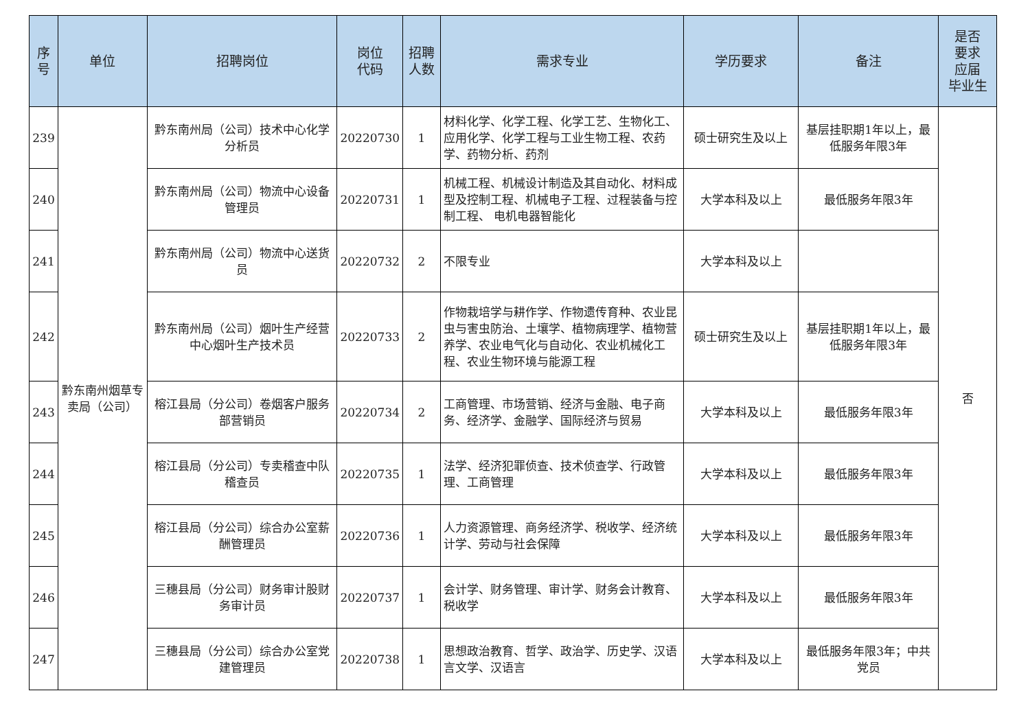| 序 号 | 单位 | 招聘岗位 | 岗位 代码 | 招聘 人数 | 需求专业 | 学历要求 | 备注 | 是否 要求 应届 毕业生 |
| --- | --- | --- | --- | --- | --- | --- | --- | --- |
| 239 | 黔东南州烟草专卖局（公司） | 黔东南州局（公司）技术中心化学分析员 | 20220730 | 1 | 材料化学、化学工程、化学工艺、生物化工、应用化学、化学工程与工业生物工程、农药学、药物分析、药剂 | 硕士研究生及以上 | 基层挂职期1年以上，最低服务年限3年 | 否 |
| 240 | | 黔东南州局（公司）物流中心设备管理员 | 20220731 | 1 | 机械工程、机械设计制造及其自动化、材料成型及控制工程、机械电子工程、过程装备与控制工程、 电机电器智能化 | 大学本科及以上 | 最低服务年限3年 | |
| 241 | | 黔东南州局（公司）物流中心送货员 | 20220732 | 2 | 不限专业 | 大学本科及以上 | | |
| 242 | | 黔东南州局（公司）烟叶生产经营中心烟叶生产技术员 | 20220733 | 2 | 作物栽培学与耕作学、作物遗传育种、农业昆虫与害虫防治、土壤学、植物病理学、植物营养学、农业电气化与自动化、农业机械化工程、农业生物环境与能源工程 | 硕士研究生及以上 | 基层挂职期1年以上，最低服务年限3年 | |
| 243 | | 榕江县局（分公司）卷烟客户服务部营销员 | 20220734 | 2 | 工商管理、市场营销、经济与金融、电子商务、经济学、金融学、国际经济与贸易 | 大学本科及以上 | 最低服务年限3年 | |
| 244 | | 榕江县局（分公司）专卖稽查中队稽查员 | 20220735 | 1 | 法学、经济犯罪侦查、技术侦查学、行政管理、工商管理 | 大学本科及以上 | 最低服务年限3年 | |
| 245 | | 榕江县局（分公司）综合办公室薪酬管理员 | 20220736 | 1 | 人力资源管理、商务经济学、税收学、经济统计学、劳动与社会保障 | 大学本科及以上 | 最低服务年限3年 | |
| 246 | | 三穗县局（分公司）财务审计股财务审计员 | 20220737 | 1 | 会计学、财务管理、审计学、财务会计教育、税收学 | 大学本科及以上 | 最低服务年限3年 | |
| 247 | | 三穗县局（分公司）综合办公室党建管理员 | 20220738 | 1 | 思想政治教育、哲学、政治学、历史学、汉语言文学、汉语言 | 大学本科及以上 | 最低服务年限3年；中共党员 | |